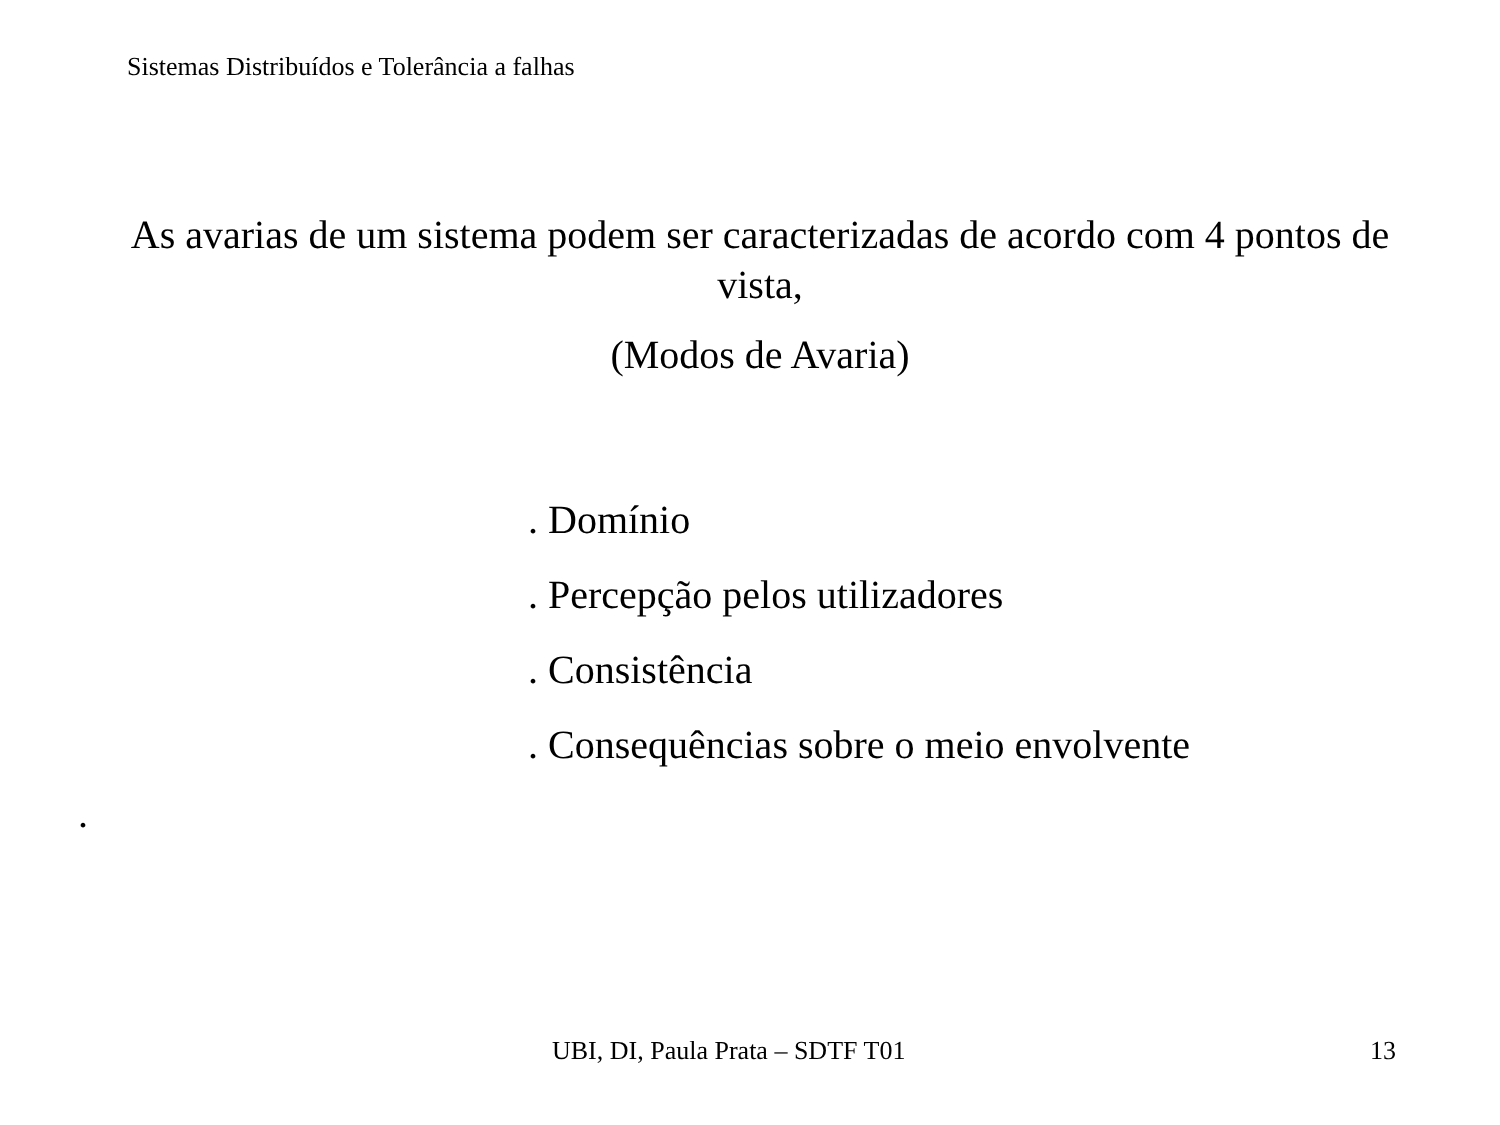Sistemas Distribuídos e Tolerância a falhas
As avarias de um sistema podem ser caracterizadas de acordo com 4 pontos de vista,
(Modos de Avaria)
. Domínio
. Percepção pelos utilizadores
. Consistência
. Consequências sobre o meio envolvente
.
UBI, DI, Paula Prata – SDTF T01
13